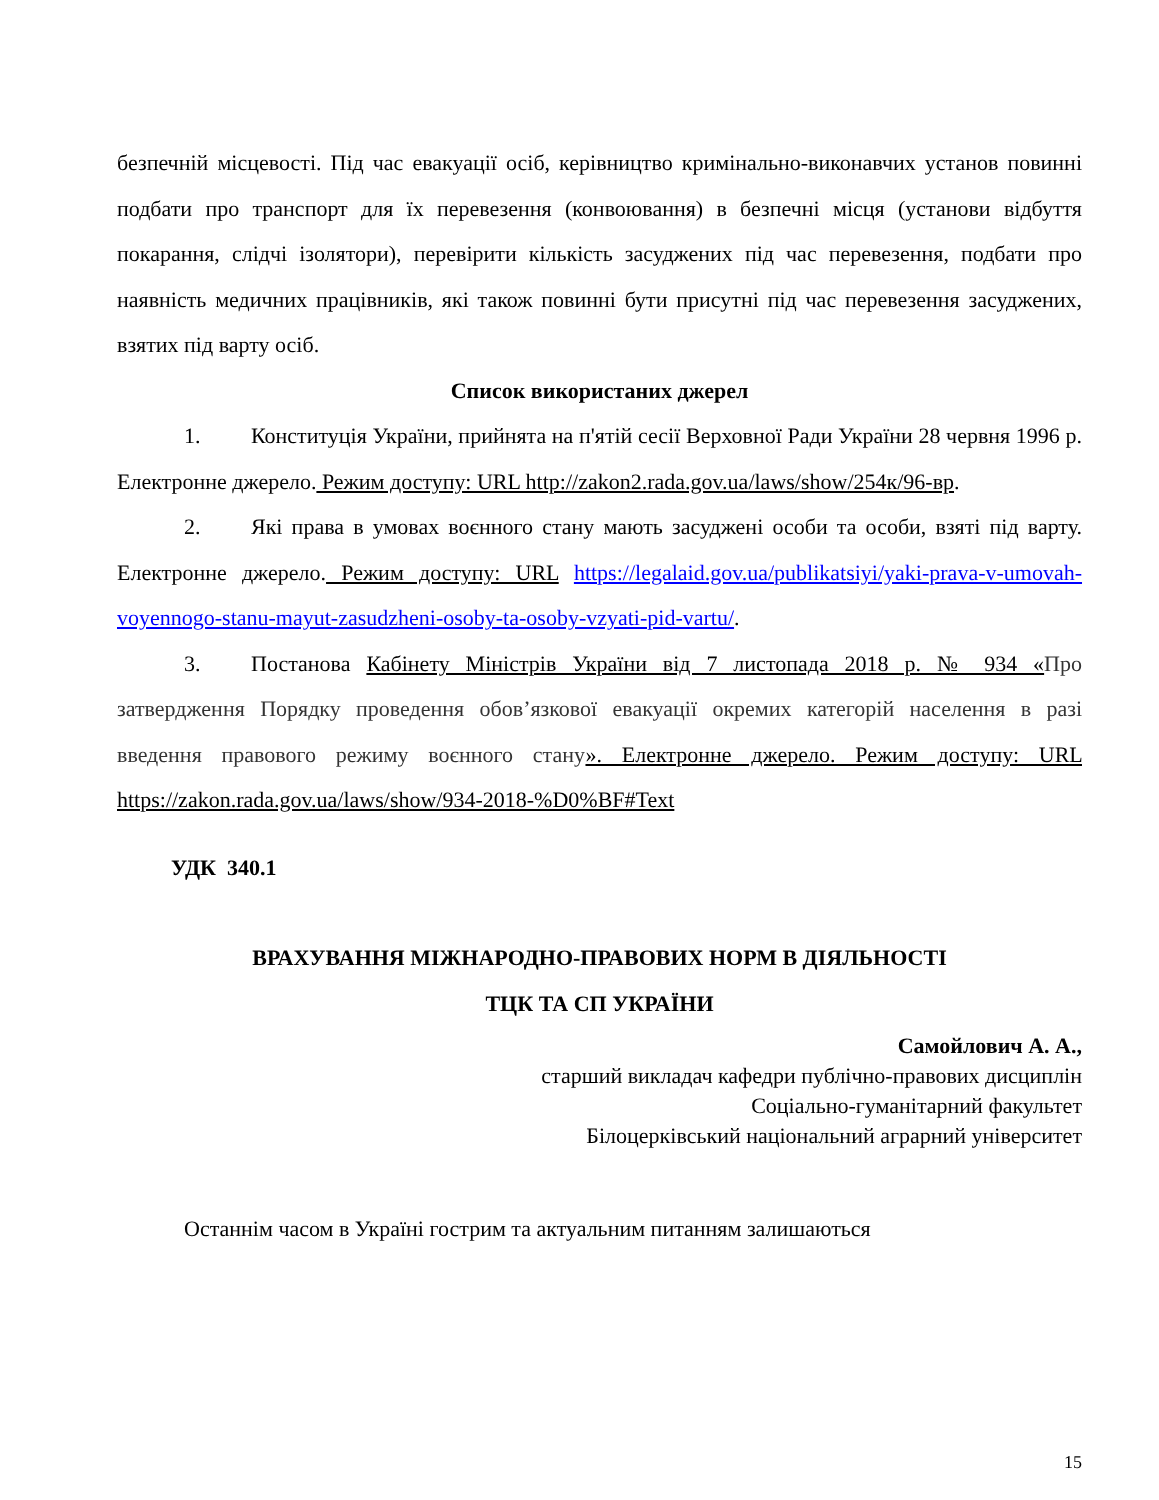безпечній місцевості. Під час евакуації осіб, керівництво кримінально-виконавчих установ повинні подбати про транспорт для їх перевезення (конвоювання) в безпечні місця (установи відбуття покарання, слідчі ізолятори), перевірити кількість засуджених під час перевезення, подбати про наявність медичних працівників, які також повинні бути присутні під час перевезення засуджених, взятих під варту осіб.
Список використаних джерел
1. Конституція України, прийнята на п'ятій сесії Верховної Ради України 28 червня 1996 р. Електронне джерело. Режим доступу: URL http://zakon2.rada.gov.ua/laws/show/254к/96-вр.
2. Які права в умовах воєнного стану мають засуджені особи та особи, взяті під варту. Електронне джерело. Режим доступу: URL https://legalaid.gov.ua/publikatsiyi/yaki-prava-v-umovah-voyennogo-stanu-mayut-zasudzheni-osoby-ta-osoby-vzyati-pid-vartu/.
3. Постанова Кабінету Міністрів України від 7 листопада 2018 р. № 934 «Про затвердження Порядку проведення обов’язкової евакуації окремих категорій населення в разі введення правового режиму воєнного стану». Електронне джерело. Режим доступу: URL https://zakon.rada.gov.ua/laws/show/934-2018-%D0%BF#Text
УДК 340.1
ВРАХУВАННЯ МІЖНАРОДНО-ПРАВОВИХ НОРМ В ДІЯЛЬНОСТІ
ТЦК ТА СП УКРАЇНИ
Самойлович А. А.,
старший викладач кафедри публічно-правових дисциплін
Соціально-гуманітарний факультет
Білоцерківський національний аграрний університет
Останнім часом в Україні гострим та актуальним питанням залишаються
15